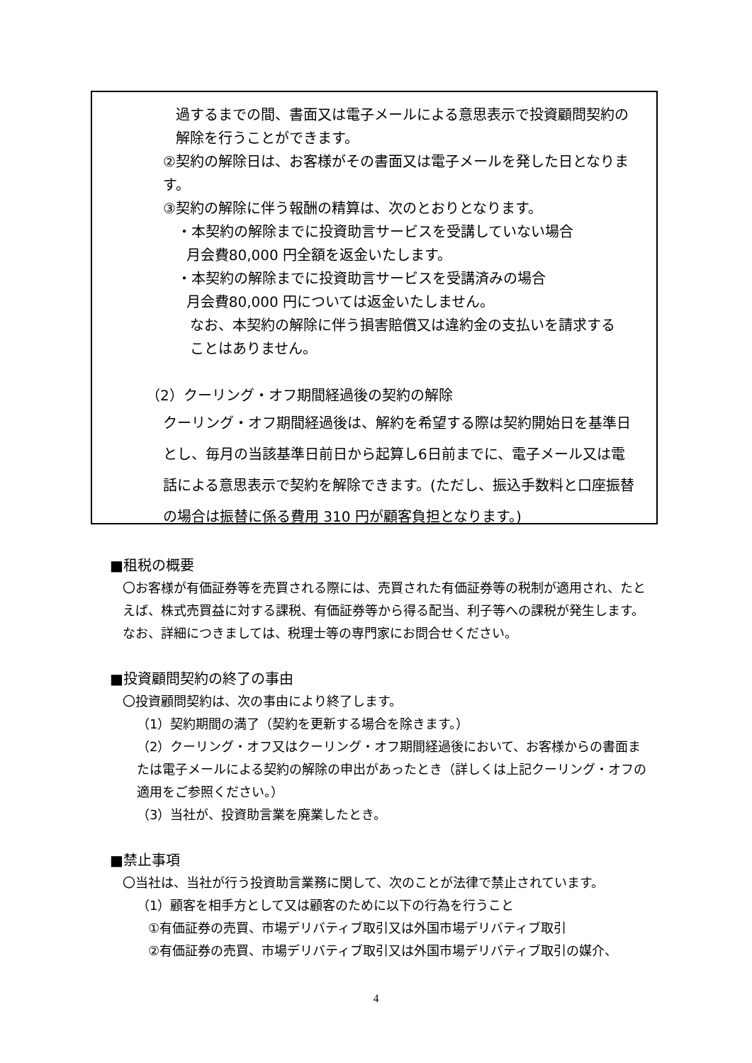過するまでの間、書面又は電子メールによる意思表示で投資顧問契約の解除を行うことができます。
②契約の解除日は、お客様がその書面又は電子メールを発した日となります。
③契約の解除に伴う報酬の精算は、次のとおりとなります。
・本契約の解除までに投資助言サービスを受講していない場合
月会費80,000 円全額を返金いたします。
・本契約の解除までに投資助言サービスを受講済みの場合
月会費80,000 円については返金いたしません。
なお、本契約の解除に伴う損害賠償又は違約金の支払いを請求することはありません。
（2）クーリング・オフ期間経過後の契約の解除
クーリング・オフ期間経過後は、解約を希望する際は契約開始日を基準日とし、毎月の当該基準日前日から起算し6日前までに、電子メール又は電話による意思表示で契約を解除できます。(ただし、振込手数料と口座振替の場合は振替に係る費用 310 円が顧客負担となります。)
■租税の概要
〇お客様が有価証券等を売買される際には、売買された有価証券等の税制が適用され、たとえば、株式売買益に対する課税、有価証券等から得る配当、利子等への課税が発生します。なお、詳細につきましては、税理士等の専門家にお問合せください。
■投資顧問契約の終了の事由
〇投資顧問契約は、次の事由により終了します。
（1）契約期間の満了（契約を更新する場合を除きます。）
（2）クーリング・オフ又はクーリング・オフ期間経過後において、お客様からの書面または電子メールによる契約の解除の申出があったとき（詳しくは上記クーリング・オフの適用をご参照ください。）
（3）当社が、投資助言業を廃業したとき。
■禁止事項
〇当社は、当社が行う投資助言業務に関して、次のことが法律で禁止されています。
（1）顧客を相手方として又は顧客のために以下の行為を行うこと
①有価証券の売買、市場デリバティブ取引又は外国市場デリバティブ取引
②有価証券の売買、市場デリバティブ取引又は外国市場デリバティブ取引の媒介、
4